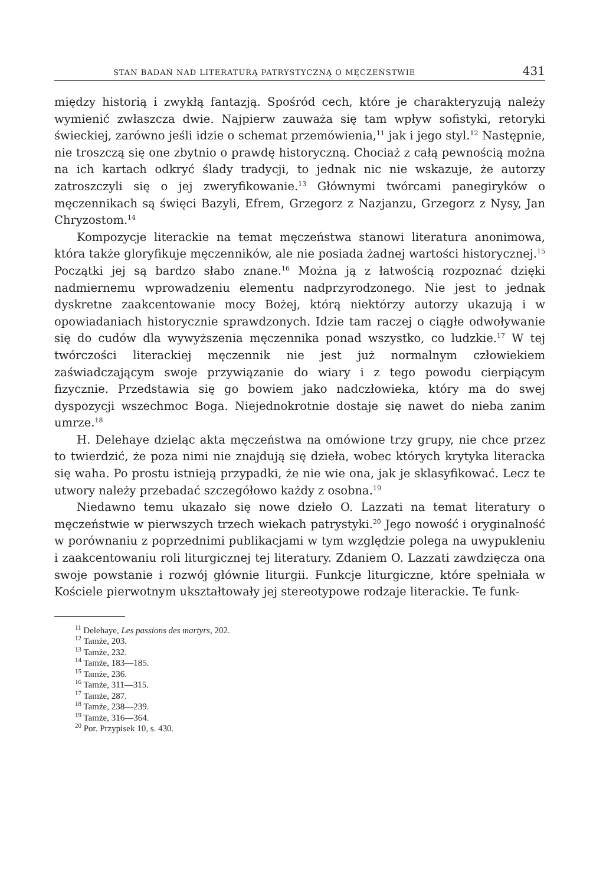STAN BADAŃ NAD LITERATURĄ PATRYSTYCZNĄ O MĘCZEŃSTWIE 431
między historią i zwykłą fantazją. Spośród cech, które je charakteryzują należy wymienić zwłaszcza dwie. Najpierw zauważa się tam wpływ sofistyki, retoryki świeckiej, zarówno jeśli idzie o schemat przemówienia,<sup>11</sup> jak i jego styl.<sup>12</sup> Następnie, nie troszczą się one zbytnio o prawdę historyczną. Chociaż z całą pewnością można na ich kartach odkryć ślady tradycji, to jednak nic nie wskazuje, że autorzy zatroszczyli się o jej zweryfikowanie.<sup>13</sup> Głównymi twórcami panegiryków o męczennikach są święci Bazyli, Efrem, Grzegorz z Nazjanzu, Grzegorz z Nysy, Jan Chryzostom.<sup>14</sup>
Kompozycje literackie na temat męczeństwa stanowi literatura anonimowa, która także gloryfikuje męczenników, ale nie posiada żadnej wartości historycznej.<sup>15</sup> Początki jej są bardzo słabo znane.<sup>16</sup> Można ją z łatwością rozpoznać dzięki nadmiernemu wprowadzeniu elementu nadprzyrodzonego. Nie jest to jednak dyskretne zaakcentowanie mocy Bożej, którą niektórzy autorzy ukazują i w opowiadaniach historycznie sprawdzonych. Idzie tam raczej o ciągłe odwoływanie się do cudów dla wywyższenia męczennika ponad wszystko, co ludzkie.<sup>17</sup> W tej twórczości literackiej męczennik nie jest już normalnym człowiekiem zaświadczającym swoje przywiązanie do wiary i z tego powodu cierpiącym fizycznie. Przedstawia się go bowiem jako nadczłowieka, który ma do swej dyspozycji wszechmoc Boga. Niejednokrotnie dostaje się nawet do nieba zanim umrze.<sup>18</sup>
H. Delehaye dzieląc akta męczeństwa na omówione trzy grupy, nie chce przez to twierdzić, że poza nimi nie znajdują się dzieła, wobec których krytyka literacka się waha. Po prostu istnieją przypadki, że nie wie ona, jak je sklasyfikować. Lecz te utwory należy przebadać szczegółowo każdy z osobna.<sup>19</sup>
Niedawno temu ukazało się nowe dzieło O. Lazzati na temat literatury o męczeństwie w pierwszych trzech wiekach patrystyki.<sup>20</sup> Jego nowość i oryginalność w porównaniu z poprzednimi publikacjami w tym względzie polega na uwypukleniu i zaakcentowaniu roli liturgicznej tej literatury. Zdaniem O. Lazzati zawdzięcza ona swoje powstanie i rozwój głównie liturgii. Funkcje liturgiczne, które spełniała w Kościele pierwotnym ukształtowały jej stereotypowe rodzaje literackie. Te funk-
<sup>11</sup> Delehaye, Les passions des martyrs, 202.
<sup>12</sup> Tamże, 203.
<sup>13</sup> Tamże, 232.
<sup>14</sup> Tamże, 183—185.
<sup>15</sup> Tamże, 236.
<sup>16</sup> Tamże, 311—315.
<sup>17</sup> Tamże, 287.
<sup>18</sup> Tamże, 238—239.
<sup>19</sup> Tamże, 316—364.
<sup>20</sup> Por. Przypisek 10, s. 430.